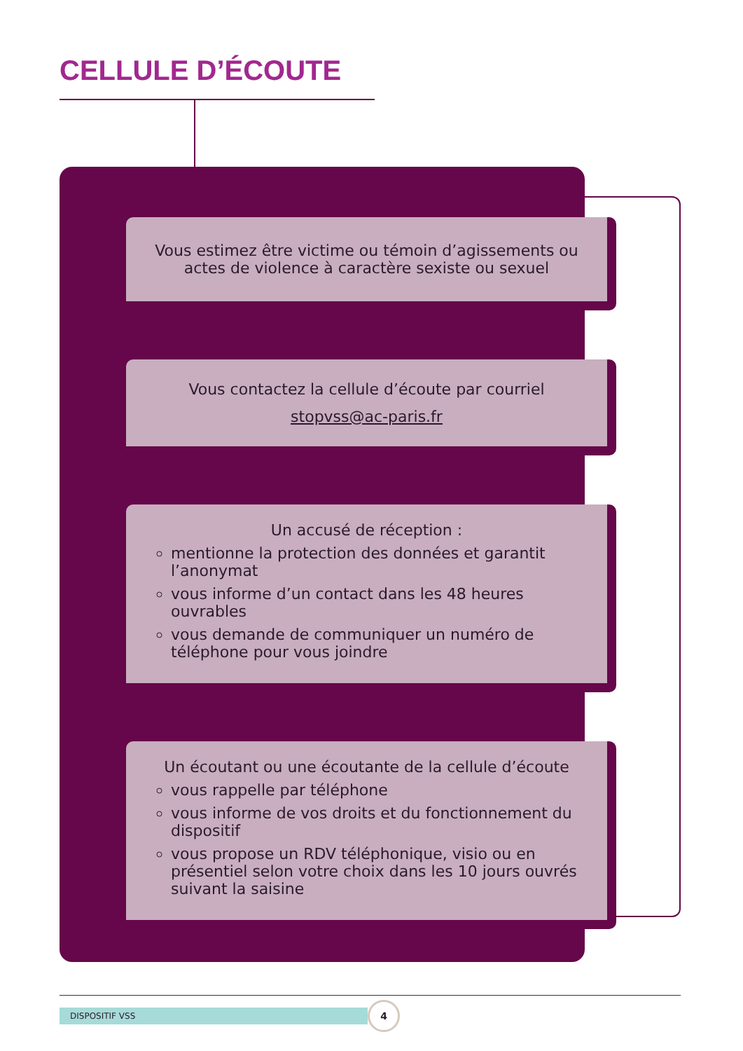CELLULE D’ÉCOUTE
Vous estimez être victime ou témoin d’agissements ou actes de violence à caractère sexiste ou sexuel
Vous contactez la cellule d’écoute par courriel
stopvss@ac-paris.fr
Un accusé de réception :
mentionne la protection des données et garantit l’anonymat
vous informe d’un contact dans les 48 heures ouvrables
vous demande de communiquer un numéro de téléphone pour vous joindre
Un écoutant ou une écoutante de la cellule d’écoute
vous rappelle par téléphone
vous informe de vos droits et du fonctionnement du dispositif
vous propose un RDV téléphonique, visio ou en présentiel selon votre choix dans les 10 jours ouvrés suivant la saisine
DISPOSITIF VSS 4